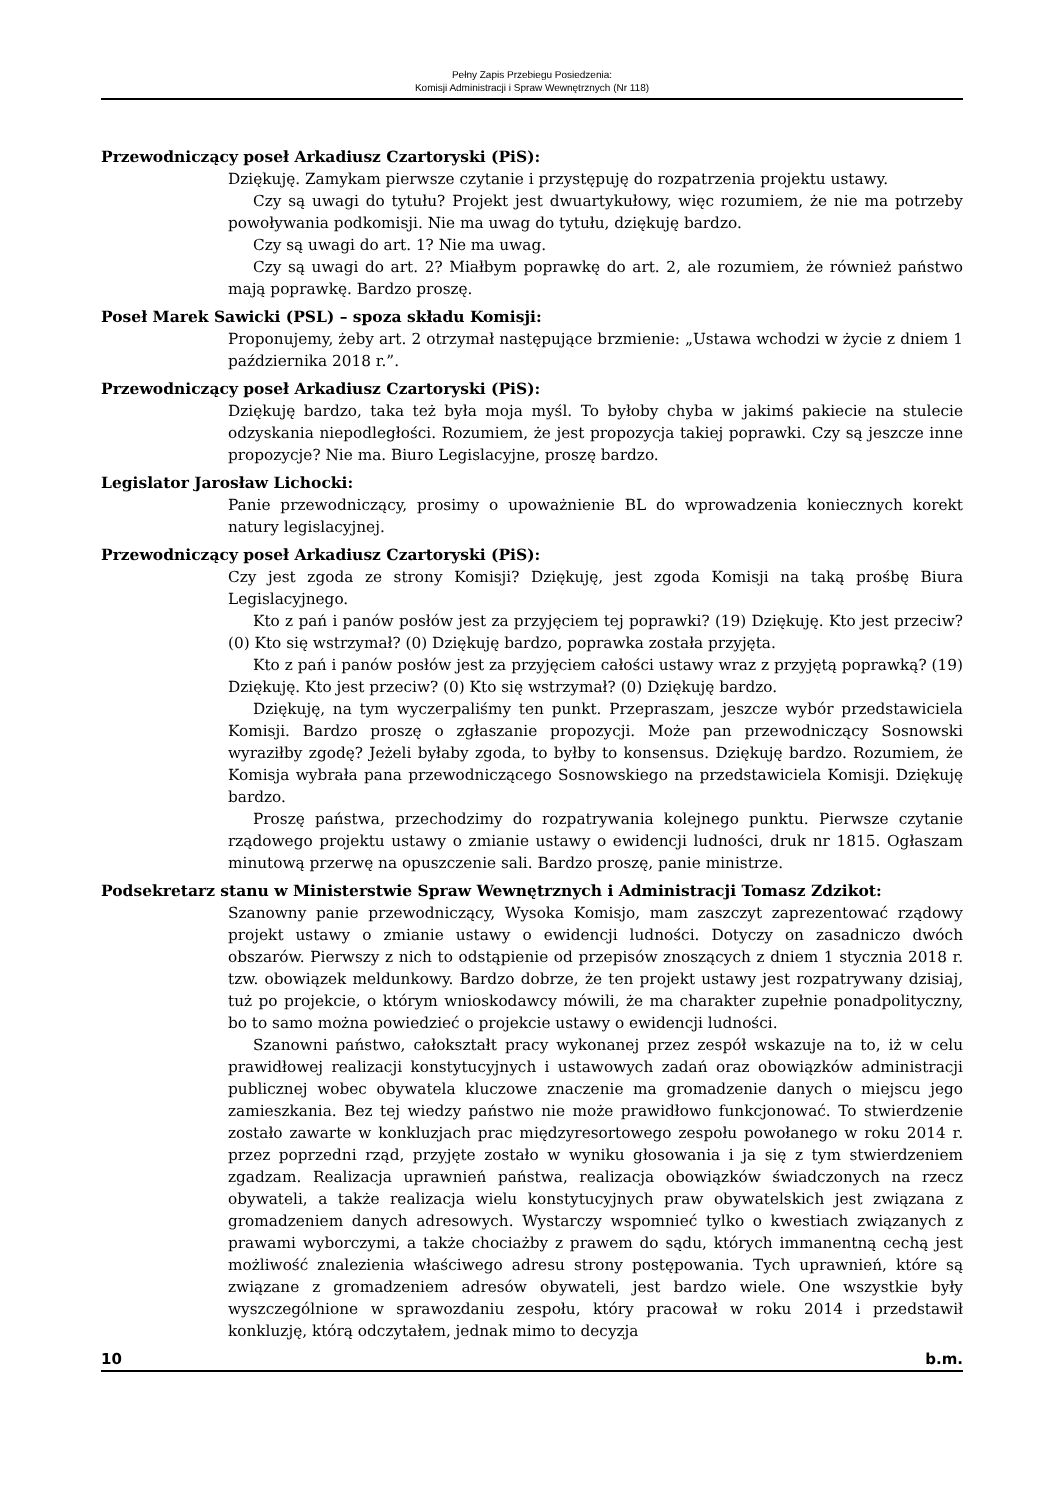Pełny Zapis Przebiegu Posiedzenia:
Komisji Administracji i Spraw Wewnętrznych (Nr 118)
Przewodniczący poseł Arkadiusz Czartoryski (PiS):
Dziękuję. Zamykam pierwsze czytanie i przystępuję do rozpatrzenia projektu ustawy.
Czy są uwagi do tytułu? Projekt jest dwuartykułowy, więc rozumiem, że nie ma potrzeby powoływania podkomisji. Nie ma uwag do tytułu, dziękuję bardzo.
Czy są uwagi do art. 1? Nie ma uwag.
Czy są uwagi do art. 2? Miałbym poprawkę do art. 2, ale rozumiem, że również państwo mają poprawkę. Bardzo proszę.
Poseł Marek Sawicki (PSL) – spoza składu Komisji:
Proponujemy, żeby art. 2 otrzymał następujące brzmienie: „Ustawa wchodzi w życie z dniem 1 października 2018 r.”.
Przewodniczący poseł Arkadiusz Czartoryski (PiS):
Dziękuję bardzo, taka też była moja myśl. To byłoby chyba w jakimś pakiecie na stulecie odzyskania niepodległości. Rozumiem, że jest propozycja takiej poprawki. Czy są jeszcze inne propozycje? Nie ma. Biuro Legislacyjne, proszę bardzo.
Legislator Jarosław Lichocki:
Panie przewodniczący, prosimy o upoważnienie BL do wprowadzenia koniecznych korekt natury legislacyjnej.
Przewodniczący poseł Arkadiusz Czartoryski (PiS):
Czy jest zgoda ze strony Komisji? Dziękuję, jest zgoda Komisji na taką prośbę Biura Legislacyjnego.
Kto z pań i panów posłów jest za przyjęciem tej poprawki? (19) Dziękuję. Kto jest przeciw? (0) Kto się wstrzymał? (0) Dziękuję bardzo, poprawka została przyjęta.
Kto z pań i panów posłów jest za przyjęciem całości ustawy wraz z przyjętą poprawką? (19) Dziękuję. Kto jest przeciw? (0) Kto się wstrzymał? (0) Dziękuję bardzo.
Dziękuję, na tym wyczerpaliśmy ten punkt. Przepraszam, jeszcze wybór przedstawiciela Komisji. Bardzo proszę o zgłaszanie propozycji. Może pan przewodniczący Sosnowski wyraziłby zgodę? Jeżeli byłaby zgoda, to byłby to konsensus. Dziękuję bardzo. Rozumiem, że Komisja wybrała pana przewodniczącego Sosnowskiego na przedstawiciela Komisji. Dziękuję bardzo.
Proszę państwa, przechodzimy do rozpatrywania kolejnego punktu. Pierwsze czytanie rządowego projektu ustawy o zmianie ustawy o ewidencji ludności, druk nr 1815. Ogłaszam minutową przerwę na opuszczenie sali. Bardzo proszę, panie ministrze.
Podsekretarz stanu w Ministerstwie Spraw Wewnętrznych i Administracji Tomasz Zdzikot:
Szanowny panie przewodniczący, Wysoka Komisjo, mam zaszczyt zaprezentować rządowy projekt ustawy o zmianie ustawy o ewidencji ludności. Dotyczy on zasadniczo dwóch obszarów. Pierwszy z nich to odstąpienie od przepisów znoszących z dniem 1 stycznia 2018 r. tzw. obowiązek meldunkowy. Bardzo dobrze, że ten projekt ustawy jest rozpatrywany dzisiaj, tuż po projekcie, o którym wnioskodawcy mówili, że ma charakter zupełnie ponadpolityczny, bo to samo można powiedzieć o projekcie ustawy o ewidencji ludności.
Szanowni państwo, całokształt pracy wykonanej przez zespół wskazuje na to, iż w celu prawidłowej realizacji konstytucyjnych i ustawowych zadań oraz obowiązków administracji publicznej wobec obywatela kluczowe znaczenie ma gromadzenie danych o miejscu jego zamieszkania. Bez tej wiedzy państwo nie może prawidłowo funkcjonować. To stwierdzenie zostało zawarte w konkluzjach prac międzyresortowego zespołu powołanego w roku 2014 r. przez poprzedni rząd, przyjęte zostało w wyniku głosowania i ja się z tym stwierdzeniem zgadzam. Realizacja uprawnień państwa, realizacja obowiązków świadczonych na rzecz obywateli, a także realizacja wielu konstytucyjnych praw obywatelskich jest związana z gromadzeniem danych adresowych. Wystarczy wspomnieć tylko o kwestiach związanych z prawami wyborczymi, a także chociażby z prawem do sądu, których immanentną cechą jest możliwość znalezienia właściwego adresu strony postępowania. Tych uprawnień, które są związane z gromadzeniem adresów obywateli, jest bardzo wiele. One wszystkie były wyszczególnione w sprawozdaniu zespołu, który pracował w roku 2014 i przedstawił konkluzję, którą odczytałem, jednak mimo to decyzja
10 b.m.